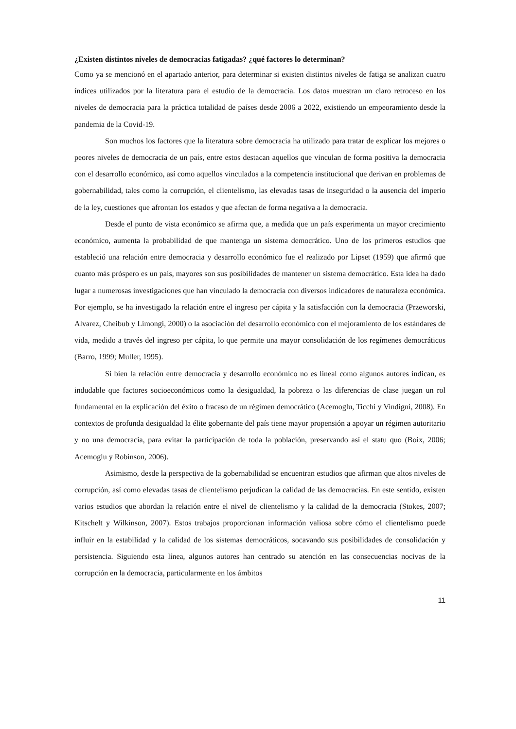¿Existen distintos niveles de democracias fatigadas? ¿qué factores lo determinan?
Como ya se mencionó en el apartado anterior, para determinar si existen distintos niveles de fatiga se analizan cuatro índices utilizados por la literatura para el estudio de la democracia. Los datos muestran un claro retroceso en los niveles de democracia para la práctica totalidad de países desde 2006 a 2022, existiendo un empeoramiento desde la pandemia de la Covid-19.
Son muchos los factores que la literatura sobre democracia ha utilizado para tratar de explicar los mejores o peores niveles de democracia de un país, entre estos destacan aquellos que vinculan de forma positiva la democracia con el desarrollo económico, así como aquellos vinculados a la competencia institucional que derivan en problemas de gobernabilidad, tales como la corrupción, el clientelismo, las elevadas tasas de inseguridad o la ausencia del imperio de la ley, cuestiones que afrontan los estados y que afectan de forma negativa a la democracia.
Desde el punto de vista económico se afirma que, a medida que un país experimenta un mayor crecimiento económico, aumenta la probabilidad de que mantenga un sistema democrático. Uno de los primeros estudios que estableció una relación entre democracia y desarrollo económico fue el realizado por Lipset (1959) que afirmó que cuanto más próspero es un país, mayores son sus posibilidades de mantener un sistema democrático. Esta idea ha dado lugar a numerosas investigaciones que han vinculado la democracia con diversos indicadores de naturaleza económica. Por ejemplo, se ha investigado la relación entre el ingreso per cápita y la satisfacción con la democracia (Przeworski, Alvarez, Cheibub y Limongi, 2000) o la asociación del desarrollo económico con el mejoramiento de los estándares de vida, medido a través del ingreso per cápita, lo que permite una mayor consolidación de los regímenes democráticos (Barro, 1999; Muller, 1995).
Si bien la relación entre democracia y desarrollo económico no es lineal como algunos autores indican, es indudable que factores socioeconómicos como la desigualdad, la pobreza o las diferencias de clase juegan un rol fundamental en la explicación del éxito o fracaso de un régimen democrático (Acemoglu, Ticchi y Vindigni, 2008). En contextos de profunda desigualdad la élite gobernante del país tiene mayor propensión a apoyar un régimen autoritario y no una democracia, para evitar la participación de toda la población, preservando así el statu quo (Boix, 2006; Acemoglu y Robinson, 2006).
Asimismo, desde la perspectiva de la gobernabilidad se encuentran estudios que afirman que altos niveles de corrupción, así como elevadas tasas de clientelismo perjudican la calidad de las democracias. En este sentido, existen varios estudios que abordan la relación entre el nivel de clientelismo y la calidad de la democracia (Stokes, 2007; Kitschelt y Wilkinson, 2007). Estos trabajos proporcionan información valiosa sobre cómo el clientelismo puede influir en la estabilidad y la calidad de los sistemas democráticos, socavando sus posibilidades de consolidación y persistencia. Siguiendo esta línea, algunos autores han centrado su atención en las consecuencias nocivas de la corrupción en la democracia, particularmente en los ámbitos
11